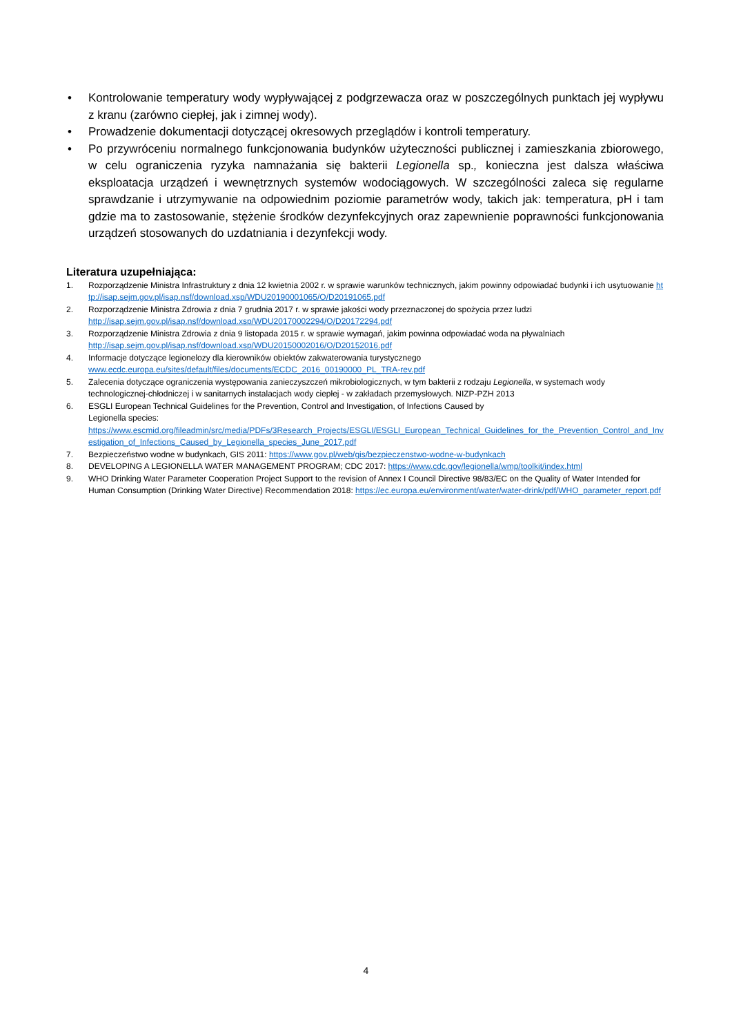• Kontrolowanie temperatury wody wypływającej z podgrzewacza oraz w poszczególnych punktach jej wypływu z kranu (zarówno ciepłej, jak i zimnej wody).
• Prowadzenie dokumentacji dotyczącej okresowych przeglądów i kontroli temperatury.
• Po przywróceniu normalnego funkcjonowania budynków użyteczności publicznej i zamieszkania zbiorowego, w celu ograniczenia ryzyka namnażania się bakterii Legionella sp., konieczna jest dalsza właściwa eksploatacja urządzeń i wewnętrznych systemów wodociągowych. W szczególności zaleca się regularne sprawdzanie i utrzymywanie na odpowiednim poziomie parametrów wody, takich jak: temperatura, pH i tam gdzie ma to zastosowanie, stężenie środków dezynfekcyjnych oraz zapewnienie poprawności funkcjonowania urządzeń stosowanych do uzdatniania i dezynfekcji wody.
Literatura uzupełniająca:
1. Rozporządzenie Ministra Infrastruktury z dnia 12 kwietnia 2002 r. w sprawie warunków technicznych, jakim powinny odpowiadać budynki i ich usytuowanie http://isap.sejm.gov.pl/isap.nsf/download.xsp/WDU20190001065/O/D20191065.pdf
2. Rozporządzenie Ministra Zdrowia z dnia 7 grudnia 2017 r. w sprawie jakości wody przeznaczonej do spożycia przez ludzi
http://isap.sejm.gov.pl/isap.nsf/download.xsp/WDU20170002294/O/D20172294.pdf
3. Rozporządzenie Ministra Zdrowia z dnia 9 listopada 2015 r. w sprawie wymagań, jakim powinna odpowiadać woda na pływalniach
http://isap.sejm.gov.pl/isap.nsf/download.xsp/WDU20150002016/O/D20152016.pdf
4. Informacje dotyczące legionelozy dla kierowników obiektów zakwaterowania turystycznego
www.ecdc.europa.eu/sites/default/files/documents/ECDC_2016_00190000_PL_TRA-rev.pdf
5. Zalecenia dotyczące ograniczenia występowania zanieczyszczeń mikrobiologicznych, w tym bakterii z rodzaju Legionella, w systemach wody technologicznej-chłodniczej i w sanitarnych instalacjach wody ciepłej - w zakładach przemysłowych. NIZP-PZH 2013
6. ESGLI European Technical Guidelines for the Prevention, Control and Investigation, of Infections Caused by
Legionella species:
https://www.escmid.org/fileadmin/src/media/PDFs/3Research_Projects/ESGLI/ESGLI_European_Technical_Guidelines_for_the_Prevention_Control_and_Investigation_of_Infections_Caused_by_Legionella_species_June_2017.pdf
7. Bezpieczeństwo wodne w budynkach, GIS 2011: https://www.gov.pl/web/gis/bezpieczenstwo-wodne-w-budynkach
8. DEVELOPING A LEGIONELLA WATER MANAGEMENT PROGRAM; CDC 2017: https://www.cdc.gov/legionella/wmp/toolkit/index.html
9. WHO Drinking Water Parameter Cooperation Project Support to the revision of Annex I Council Directive 98/83/EC on the Quality of Water Intended for Human Consumption (Drinking Water Directive) Recommendation 2018: https://ec.europa.eu/environment/water/water-drink/pdf/WHO_parameter_report.pdf
4